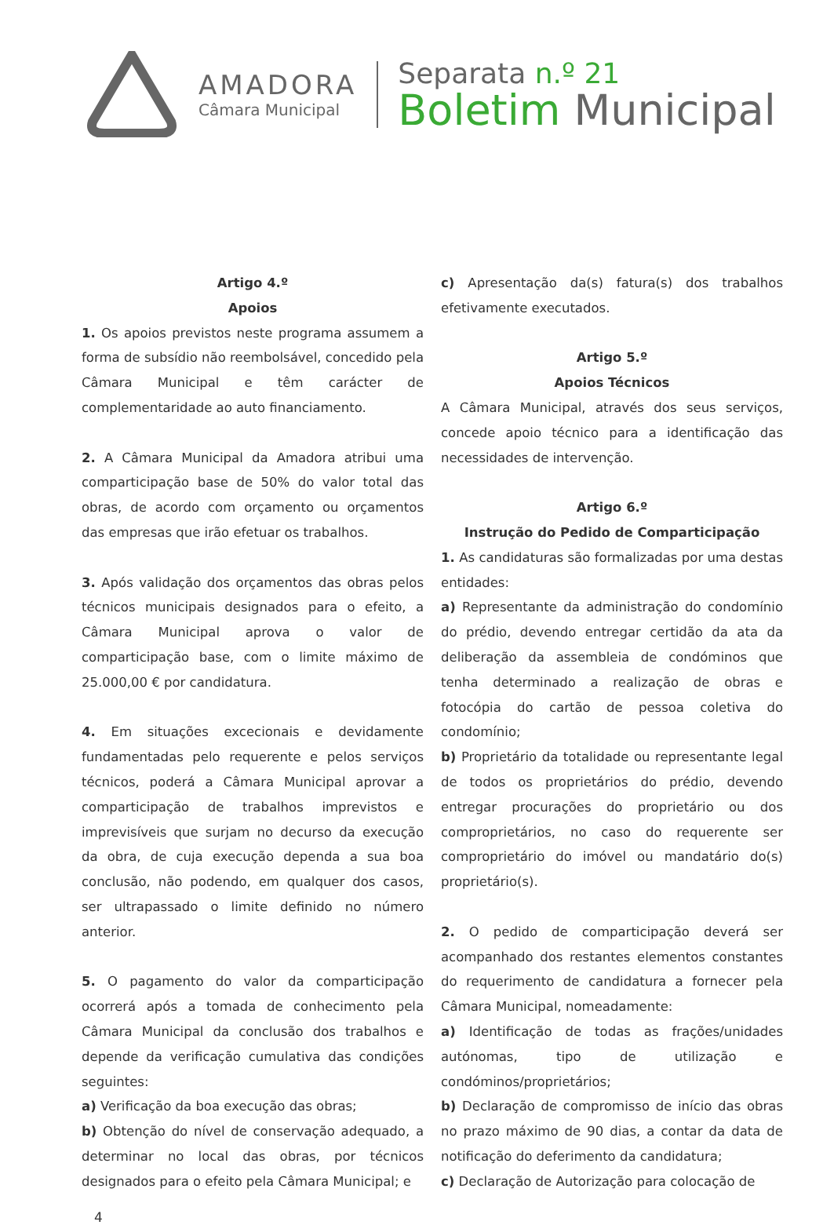AMADORA
Câmara Municipal
Separata n.º 21
Boletim Municipal
Artigo 4.º
Apoios
1. Os apoios previstos neste programa assumem a forma de subsídio não reembolsável, concedido pela Câmara Municipal e têm carácter de complementaridade ao auto financiamento.
2. A Câmara Municipal da Amadora atribui uma comparticipação base de 50% do valor total das obras, de acordo com orçamento ou orçamentos das empresas que irão efetuar os trabalhos.
3. Após validação dos orçamentos das obras pelos técnicos municipais designados para o efeito, a Câmara Municipal aprova o valor de comparticipação base, com o limite máximo de 25.000,00 € por candidatura.
4. Em situações excecionais e devidamente fundamentadas pelo requerente e pelos serviços técnicos, poderá a Câmara Municipal aprovar a comparticipação de trabalhos imprevistos e imprevisíveis que surjam no decurso da execução da obra, de cuja execução dependa a sua boa conclusão, não podendo, em qualquer dos casos, ser ultrapassado o limite definido no número anterior.
5. O pagamento do valor da comparticipação ocorrerá após a tomada de conhecimento pela Câmara Municipal da conclusão dos trabalhos e depende da verificação cumulativa das condições seguintes:
a) Verificação da boa execução das obras;
b) Obtenção do nível de conservação adequado, a determinar no local das obras, por técnicos designados para o efeito pela Câmara Municipal; e
c) Apresentação da(s) fatura(s) dos trabalhos efetivamente executados.
Artigo 5.º
Apoios Técnicos
A Câmara Municipal, através dos seus serviços, concede apoio técnico para a identificação das necessidades de intervenção.
Artigo 6.º
Instrução do Pedido de Comparticipação
1. As candidaturas são formalizadas por uma destas entidades:
a) Representante da administração do condomínio do prédio, devendo entregar certidão da ata da deliberação da assembleia de condóminos que tenha determinado a realização de obras e fotocópia do cartão de pessoa coletiva do condomínio;
b) Proprietário da totalidade ou representante legal de todos os proprietários do prédio, devendo entregar procurações do proprietário ou dos comproprietários, no caso do requerente ser comproprietário do imóvel ou mandatário do(s) proprietário(s).
2. O pedido de comparticipação deverá ser acompanhado dos restantes elementos constantes do requerimento de candidatura a fornecer pela Câmara Municipal, nomeadamente:
a) Identificação de todas as frações/unidades autónomas, tipo de utilização e condóminos/proprietários;
b) Declaração de compromisso de início das obras no prazo máximo de 90 dias, a contar da data de notificação do deferimento da candidatura;
c) Declaração de Autorização para colocação de
4